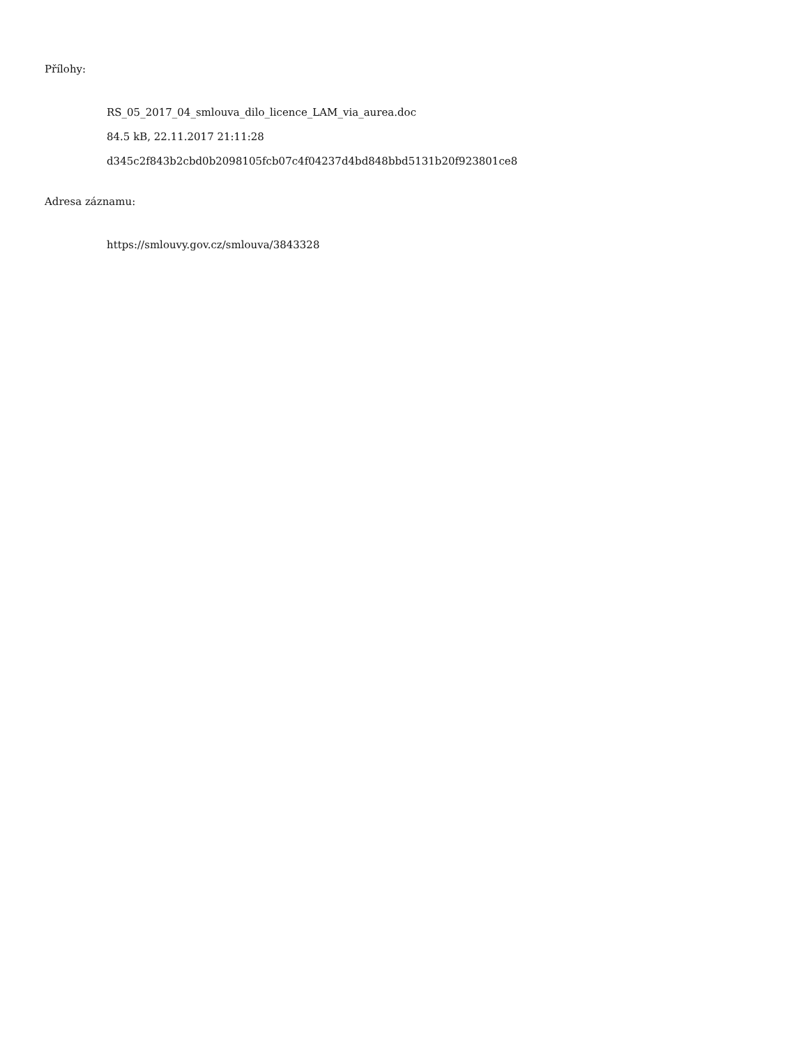Přílohy:
RS_05_2017_04_smlouva_dilo_licence_LAM_via_aurea.doc
84.5 kB, 22.11.2017 21:11:28
d345c2f843b2cbd0b2098105fcb07c4f04237d4bd848bbd5131b20f923801ce8
Adresa záznamu:
https://smlouvy.gov.cz/smlouva/3843328